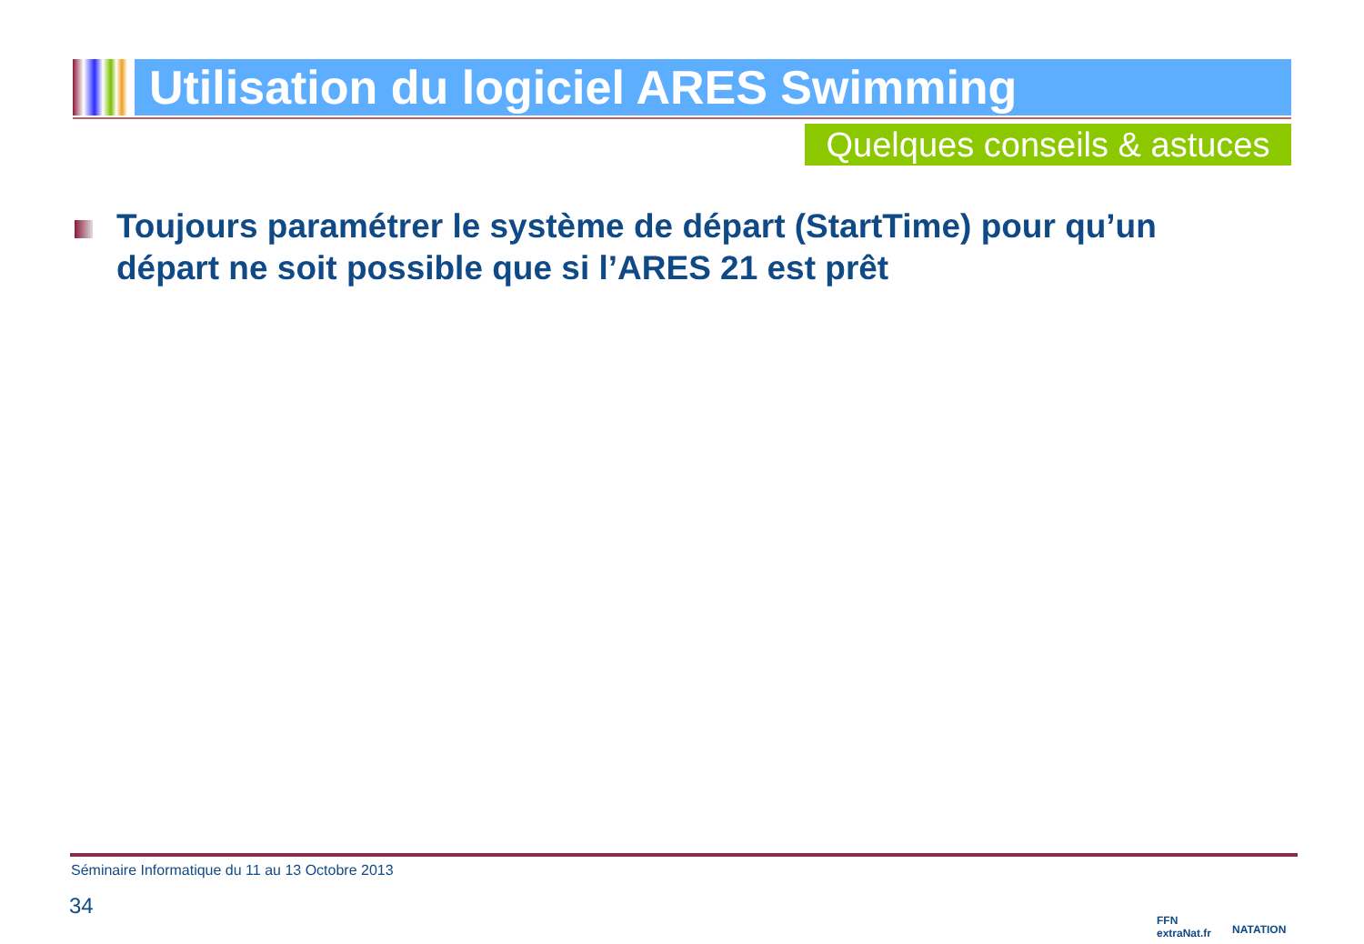Utilisation du logiciel ARES Swimming
Quelques conseils & astuces
Toujours paramétrer le système de départ (StartTime) pour qu’un départ ne soit possible que si l’ARES 21 est prêt
Séminaire Informatique du 11 au 13 Octobre 2013
34
FFN
extraNat.fr
NATATION